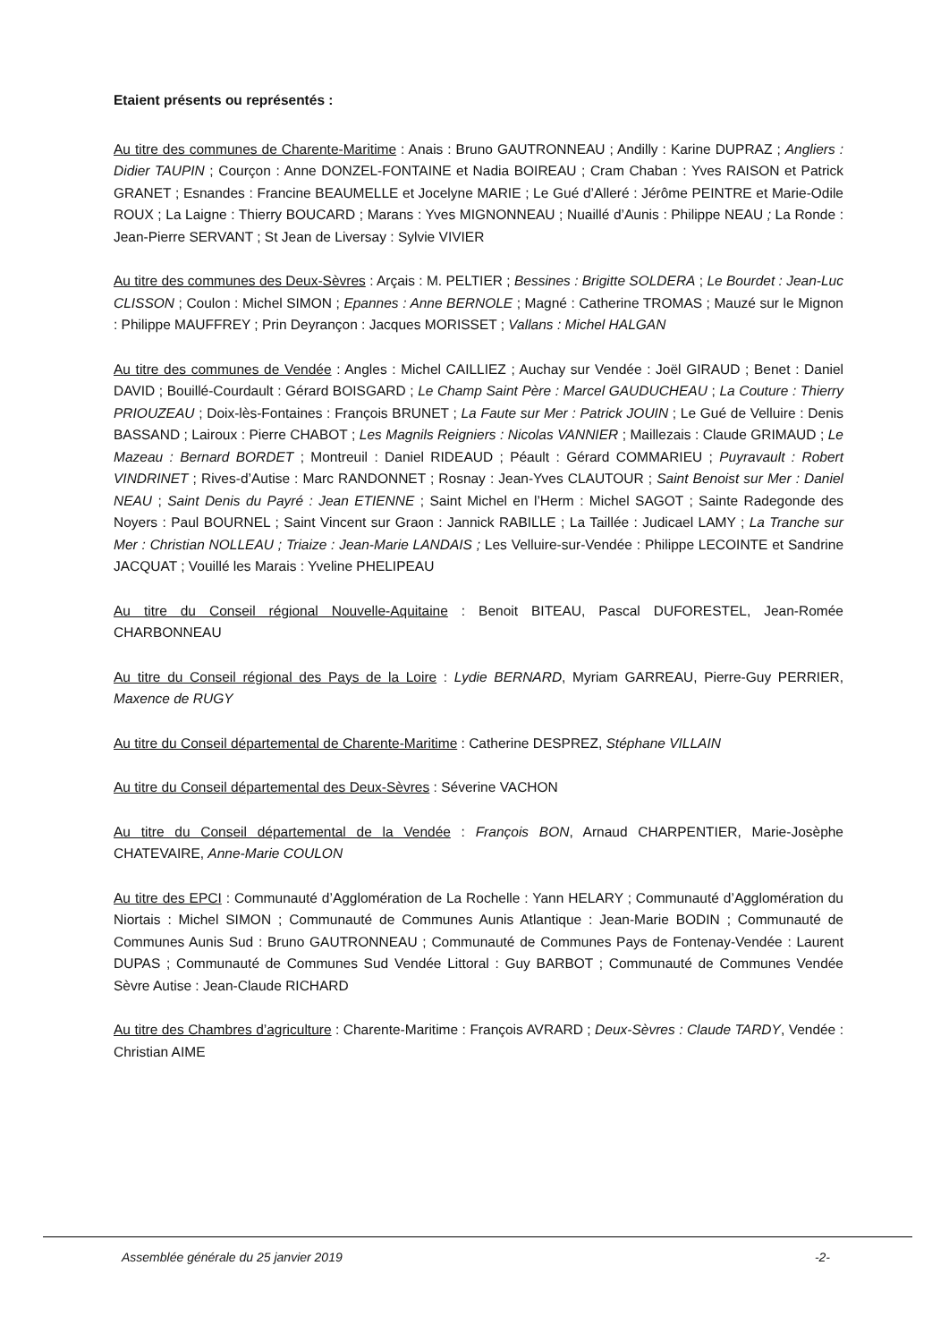Etaient présents ou représentés :
Au titre des communes de Charente-Maritime : Anais : Bruno GAUTRONNEAU ; Andilly : Karine DUPRAZ ; Angliers : Didier TAUPIN ; Courçon : Anne DONZEL-FONTAINE et Nadia BOIREAU ; Cram Chaban : Yves RAISON et Patrick GRANET ; Esnandes : Francine BEAUMELLE et Jocelyne MARIE ; Le Gué d’Alleré : Jérôme PEINTRE et Marie-Odile ROUX ; La Laigne : Thierry BOUCARD ; Marans : Yves MIGNONNEAU ; Nuaillé d’Aunis : Philippe NEAU ; La Ronde : Jean-Pierre SERVANT ; St Jean de Liversay : Sylvie VIVIER
Au titre des communes des Deux-Sèvres : Arçais : M. PELTIER ; Bessines : Brigitte SOLDERA ; Le Bourdet : Jean-Luc CLISSON ; Coulon : Michel SIMON ; Epannes : Anne BERNOLE ; Magné : Catherine TROMAS ; Mauzé sur le Mignon : Philippe MAUFFREY ; Prin Deyrançon : Jacques MORISSET ; Vallans : Michel HALGAN
Au titre des communes de Vendée : Angles : Michel CAILLIEZ ; Auchay sur Vendée : Joël GIRAUD ; Benet : Daniel DAVID ; Bouillé-Courdault : Gérard BOISGARD ; Le Champ Saint Père : Marcel GAUDUCHEAU ; La Couture : Thierry PRIOUZEAU ; Doix-lès-Fontaines : François BRUNET ; La Faute sur Mer : Patrick JOUIN ; Le Gué de Velluire : Denis BASSAND ; Lairoux : Pierre CHABOT ; Les Magnils Reigniers : Nicolas VANNIER ; Maillezais : Claude GRIMAUD ; Le Mazeau : Bernard BORDET ; Montreuil : Daniel RIDEAUD ; Péault : Gérard COMMARIEU ; Puyravault : Robert VINDRINET ; Rives-d’Autise : Marc RANDONNET ; Rosnay : Jean-Yves CLAUTOUR ; Saint Benoist sur Mer : Daniel NEAU ; Saint Denis du Payré : Jean ETIENNE ; Saint Michel en l’Herm : Michel SAGOT ; Sainte Radegonde des Noyers : Paul BOURNEL ; Saint Vincent sur Graon : Jannick RABILLE ; La Taillée : Judicael LAMY ; La Tranche sur Mer : Christian NOLLEAU ; Triaize : Jean-Marie LANDAIS ; Les Velluire-sur-Vendée : Philippe LECOINTE et Sandrine JACQUAT ; Vouillé les Marais : Yveline PHELIPEAU
Au titre du Conseil régional Nouvelle-Aquitaine : Benoit BITEAU, Pascal DUFORESTEL, Jean-Romée CHARBONNEAU
Au titre du Conseil régional des Pays de la Loire : Lydie BERNARD, Myriam GARREAU, Pierre-Guy PERRIER, Maxence de RUGY
Au titre du Conseil départemental de Charente-Maritime : Catherine DESPREZ, Stéphane VILLAIN
Au titre du Conseil départemental des Deux-Sèvres : Séverine VACHON
Au titre du Conseil départemental de la Vendée : François BON, Arnaud CHARPENTIER, Marie-Josèphe CHATEVAIRE, Anne-Marie COULON
Au titre des EPCI : Communauté d’Agglomération de La Rochelle : Yann HELARY ; Communauté d’Agglomération du Niortais : Michel SIMON ; Communauté de Communes Aunis Atlantique : Jean-Marie BODIN ; Communauté de Communes Aunis Sud : Bruno GAUTRONNEAU ; Communauté de Communes Pays de Fontenay-Vendée : Laurent DUPAS ; Communauté de Communes Sud Vendée Littoral : Guy BARBOT ; Communauté de Communes Vendée Sèvre Autise : Jean-Claude RICHARD
Au titre des Chambres d’agriculture : Charente-Maritime : François AVRARD ; Deux-Sèvres : Claude TARDY, Vendée : Christian AIME
Assemblée générale du 25 janvier 2019 -2-